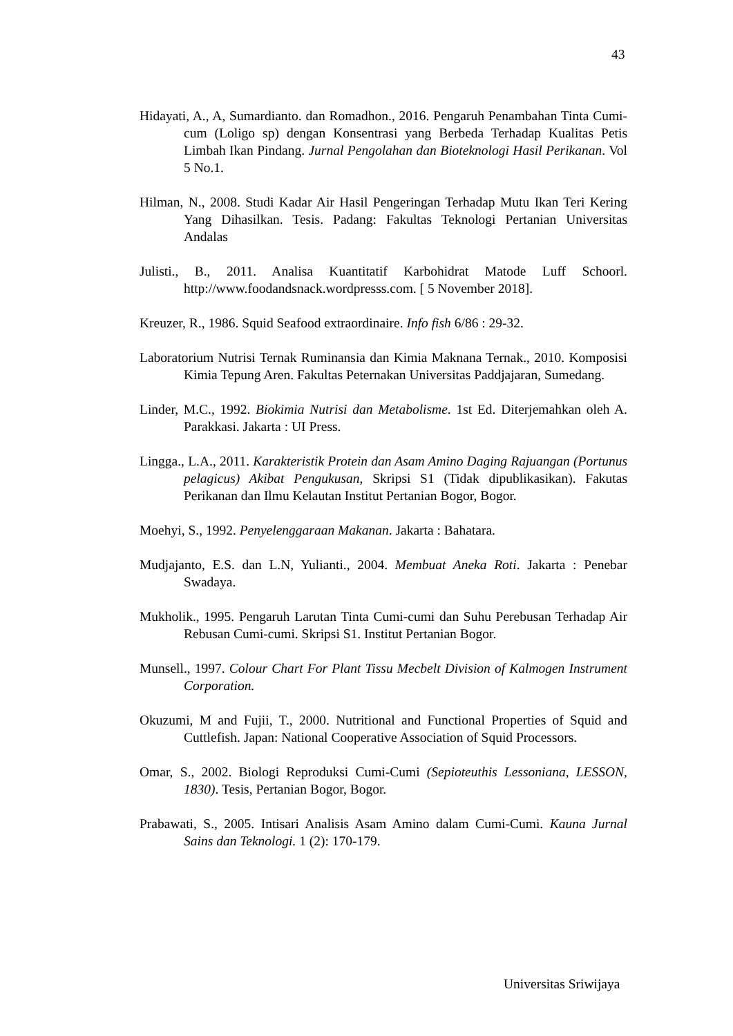43
Hidayati, A., A, Sumardianto. dan Romadhon., 2016. Pengaruh Penambahan Tinta Cumi-cum (Loligo sp) dengan Konsentrasi yang Berbeda Terhadap Kualitas Petis Limbah Ikan Pindang. Jurnal Pengolahan dan Bioteknologi Hasil Perikanan. Vol 5 No.1.
Hilman, N., 2008. Studi Kadar Air Hasil Pengeringan Terhadap Mutu Ikan Teri Kering Yang Dihasilkan. Tesis. Padang: Fakultas Teknologi Pertanian Universitas Andalas
Julisti., B., 2011. Analisa Kuantitatif Karbohidrat Matode Luff Schoorl. http://www.foodandsnack.wordpresss.com. [ 5 November 2018].
Kreuzer, R., 1986. Squid Seafood extraordinaire. Info fish 6/86 : 29-32.
Laboratorium Nutrisi Ternak Ruminansia dan Kimia Maknana Ternak., 2010. Komposisi Kimia Tepung Aren. Fakultas Peternakan Universitas Paddjajaran, Sumedang.
Linder, M.C., 1992. Biokimia Nutrisi dan Metabolisme. 1st Ed. Diterjemahkan oleh A. Parakkasi. Jakarta : UI Press.
Lingga., L.A., 2011. Karakteristik Protein dan Asam Amino Daging Rajuangan (Portunus pelagicus) Akibat Pengukusan, Skripsi S1 (Tidak dipublikasikan). Fakutas Perikanan dan Ilmu Kelautan Institut Pertanian Bogor, Bogor.
Moehyi, S., 1992. Penyelenggaraan Makanan. Jakarta : Bahatara.
Mudjajanto, E.S. dan L.N, Yulianti., 2004. Membuat Aneka Roti. Jakarta : Penebar Swadaya.
Mukholik., 1995. Pengaruh Larutan Tinta Cumi-cumi dan Suhu Perebusan Terhadap Air Rebusan Cumi-cumi. Skripsi S1. Institut Pertanian Bogor.
Munsell., 1997. Colour Chart For Plant Tissu Mecbelt Division of Kalmogen Instrument Corporation.
Okuzumi, M and Fujii, T., 2000. Nutritional and Functional Properties of Squid and Cuttlefish. Japan: National Cooperative Association of Squid Processors.
Omar, S., 2002. Biologi Reproduksi Cumi-Cumi (Sepioteuthis Lessoniana, LESSON, 1830). Tesis, Pertanian Bogor, Bogor.
Prabawati, S., 2005. Intisari Analisis Asam Amino dalam Cumi-Cumi. Kauna Jurnal Sains dan Teknologi. 1 (2): 170-179.
Universitas Sriwijaya